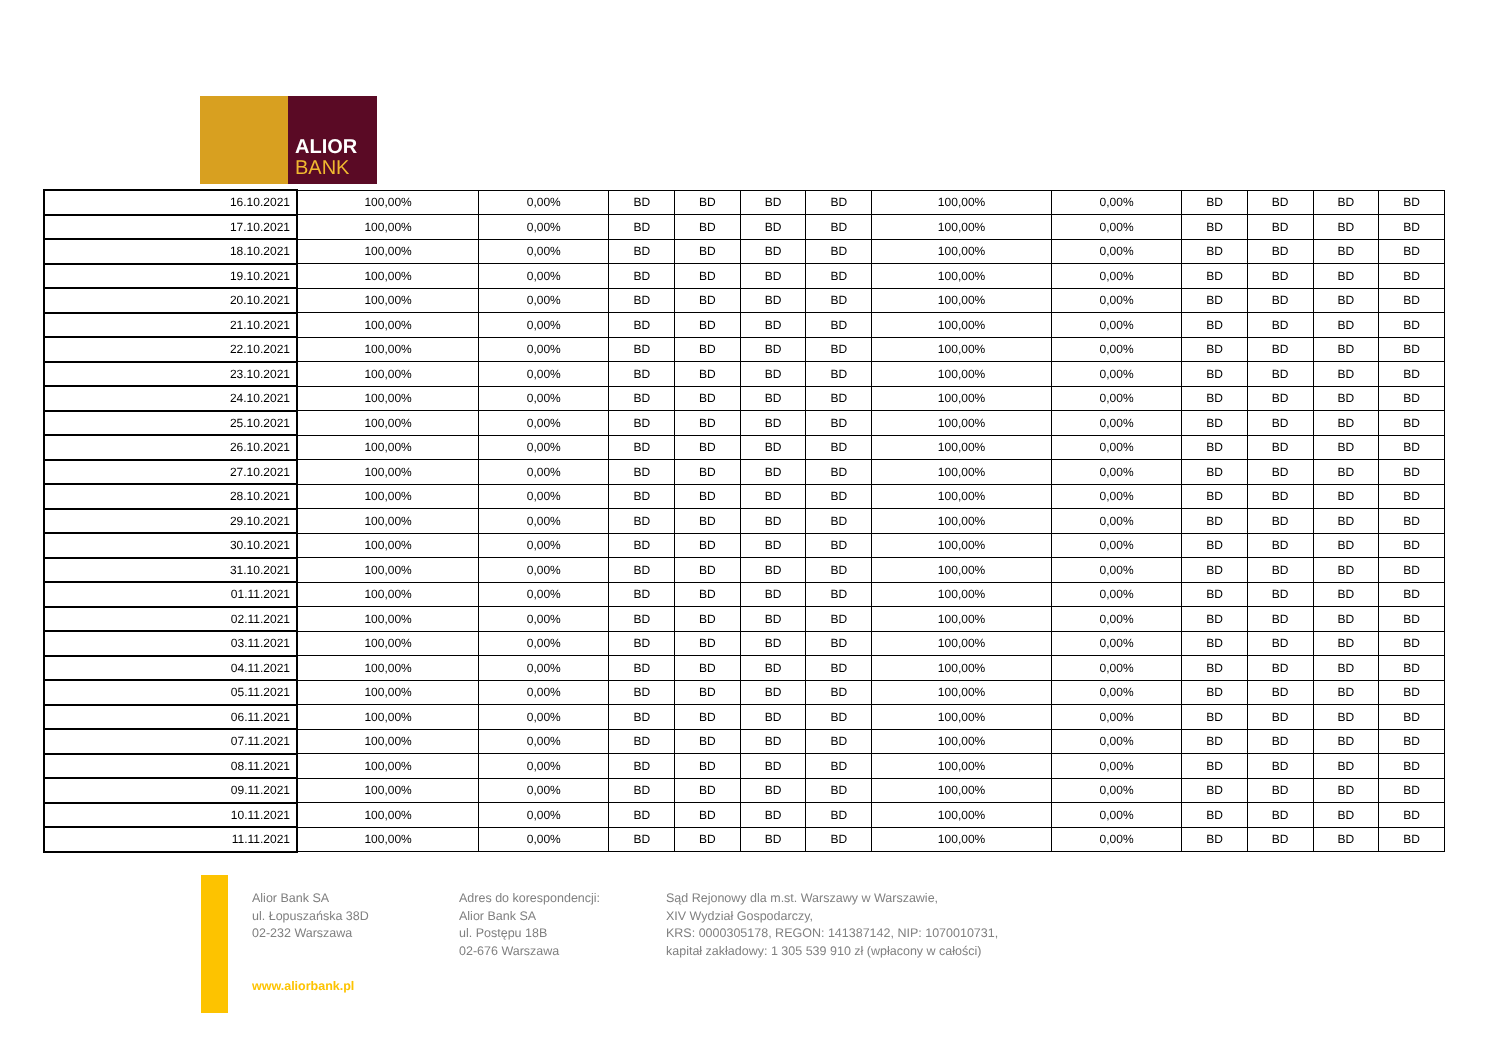ALIOR
BANK
| 16.10.2021 | 100,00% | 0,00% | BD | BD | BD | BD | 100,00% | 0,00% | BD | BD | BD | BD |
| 17.10.2021 | 100,00% | 0,00% | BD | BD | BD | BD | 100,00% | 0,00% | BD | BD | BD | BD |
| 18.10.2021 | 100,00% | 0,00% | BD | BD | BD | BD | 100,00% | 0,00% | BD | BD | BD | BD |
| 19.10.2021 | 100,00% | 0,00% | BD | BD | BD | BD | 100,00% | 0,00% | BD | BD | BD | BD |
| 20.10.2021 | 100,00% | 0,00% | BD | BD | BD | BD | 100,00% | 0,00% | BD | BD | BD | BD |
| 21.10.2021 | 100,00% | 0,00% | BD | BD | BD | BD | 100,00% | 0,00% | BD | BD | BD | BD |
| 22.10.2021 | 100,00% | 0,00% | BD | BD | BD | BD | 100,00% | 0,00% | BD | BD | BD | BD |
| 23.10.2021 | 100,00% | 0,00% | BD | BD | BD | BD | 100,00% | 0,00% | BD | BD | BD | BD |
| 24.10.2021 | 100,00% | 0,00% | BD | BD | BD | BD | 100,00% | 0,00% | BD | BD | BD | BD |
| 25.10.2021 | 100,00% | 0,00% | BD | BD | BD | BD | 100,00% | 0,00% | BD | BD | BD | BD |
| 26.10.2021 | 100,00% | 0,00% | BD | BD | BD | BD | 100,00% | 0,00% | BD | BD | BD | BD |
| 27.10.2021 | 100,00% | 0,00% | BD | BD | BD | BD | 100,00% | 0,00% | BD | BD | BD | BD |
| 28.10.2021 | 100,00% | 0,00% | BD | BD | BD | BD | 100,00% | 0,00% | BD | BD | BD | BD |
| 29.10.2021 | 100,00% | 0,00% | BD | BD | BD | BD | 100,00% | 0,00% | BD | BD | BD | BD |
| 30.10.2021 | 100,00% | 0,00% | BD | BD | BD | BD | 100,00% | 0,00% | BD | BD | BD | BD |
| 31.10.2021 | 100,00% | 0,00% | BD | BD | BD | BD | 100,00% | 0,00% | BD | BD | BD | BD |
| 01.11.2021 | 100,00% | 0,00% | BD | BD | BD | BD | 100,00% | 0,00% | BD | BD | BD | BD |
| 02.11.2021 | 100,00% | 0,00% | BD | BD | BD | BD | 100,00% | 0,00% | BD | BD | BD | BD |
| 03.11.2021 | 100,00% | 0,00% | BD | BD | BD | BD | 100,00% | 0,00% | BD | BD | BD | BD |
| 04.11.2021 | 100,00% | 0,00% | BD | BD | BD | BD | 100,00% | 0,00% | BD | BD | BD | BD |
| 05.11.2021 | 100,00% | 0,00% | BD | BD | BD | BD | 100,00% | 0,00% | BD | BD | BD | BD |
| 06.11.2021 | 100,00% | 0,00% | BD | BD | BD | BD | 100,00% | 0,00% | BD | BD | BD | BD |
| 07.11.2021 | 100,00% | 0,00% | BD | BD | BD | BD | 100,00% | 0,00% | BD | BD | BD | BD |
| 08.11.2021 | 100,00% | 0,00% | BD | BD | BD | BD | 100,00% | 0,00% | BD | BD | BD | BD |
| 09.11.2021 | 100,00% | 0,00% | BD | BD | BD | BD | 100,00% | 0,00% | BD | BD | BD | BD |
| 10.11.2021 | 100,00% | 0,00% | BD | BD | BD | BD | 100,00% | 0,00% | BD | BD | BD | BD |
| 11.11.2021 | 100,00% | 0,00% | BD | BD | BD | BD | 100,00% | 0,00% | BD | BD | BD | BD |
Alior Bank SA
ul. Łopuszańska 38D
02-232 Warszawa
www.aliorbank.pl
Adres do korespondencji:
Alior Bank SA
ul. Postępu 18B
02-676 Warszawa
Sąd Rejonowy dla m.st. Warszawy w Warszawie,
XIV Wydział Gospodarczy,
KRS: 0000305178, REGON: 141387142, NIP: 1070010731,
kapitał zakładowy: 1 305 539 910 zł (wpłacony w całości)